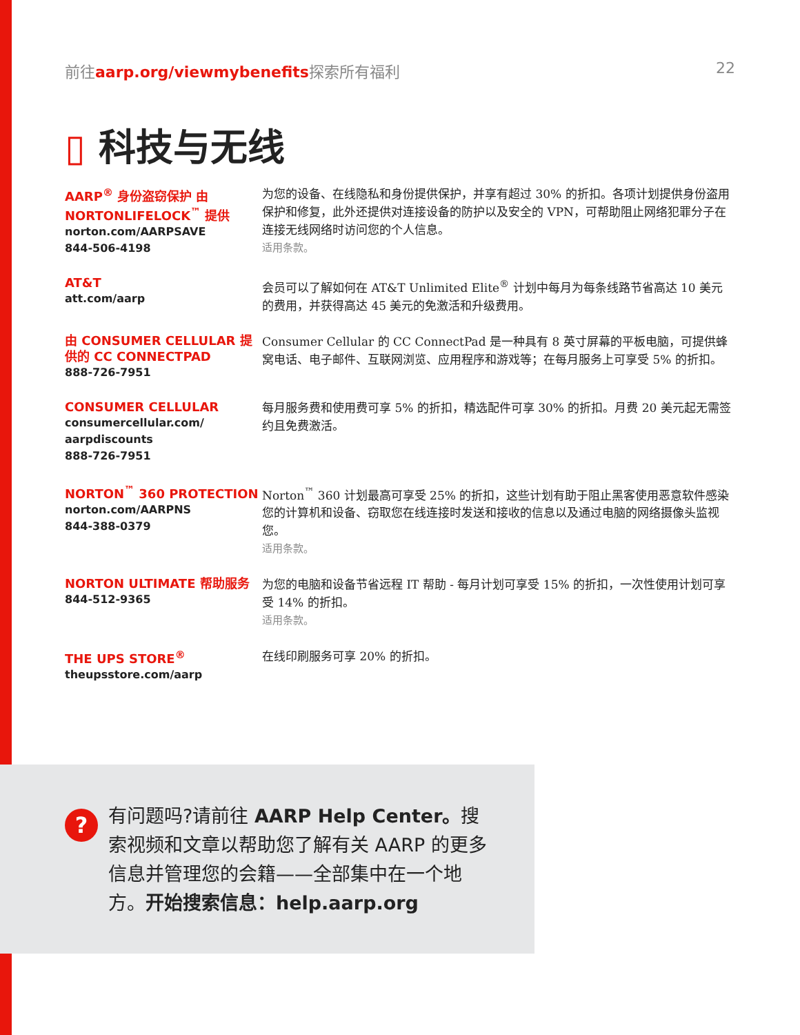前往aarp.org/viewmybenefits探索所有福利 22
▯ 科技与无线
AARP<sup>®</sup> 身份盗窃保护 由 NORTONLIFELOCK<sup>™</sup> 提供
norton.com/AARPSAVE
844-506-4198
为您的设备、在线隐私和身份提供保护，并享有超过 30% 的折扣。各项计划提供身份盗用保护和修复，此外还提供对连接设备的防护以及安全的 VPN，可帮助阻止网络犯罪分子在连接无线网络时访问您的个人信息。
适用条款。
AT&T
att.com/aarp
会员可以了解如何在 AT&T Unlimited Elite<sup>®</sup> 计划中每月为每条线路节省高达 10 美元的费用，并获得高达 45 美元的免激活和升级费用。
由 CONSUMER CELLULAR 提供的 CC CONNECTPAD
888-726-7951
Consumer Cellular 的 CC ConnectPad 是一种具有 8 英寸屏幕的平板电脑，可提供蜂窝电话、电子邮件、互联网浏览、应用程序和游戏等；在每月服务上可享受 5% 的折扣。
CONSUMER CELLULAR
consumercellular.com/
aarpdiscounts
888-726-7951
每月服务费和使用费可享 5% 的折扣，精选配件可享 30% 的折扣。月费 20 美元起无需签约且免费激活。
NORTON<sup>™</sup> 360 PROTECTION
norton.com/AARPNS
844-388-0379
Norton<sup>™</sup> 360 计划最高可享受 25% 的折扣，这些计划有助于阻止黑客使用恶意软件感染您的计算机和设备、窃取您在线连接时发送和接收的信息以及通过电脑的网络摄像头监视您。
适用条款。
NORTON ULTIMATE 帮助服务
844-512-9365
为您的电脑和设备节省远程 IT 帮助 - 每月计划可享受 15% 的折扣，一次性使用计划可享受 14% 的折扣。
适用条款。
THE UPS STORE<sup>®</sup>
theupsstore.com/aarp
在线印刷服务可享 20% 的折扣。
?
有问题吗?请前往 AARP Help Center。搜索视频和文章以帮助您了解有关 AARP 的更多信息并管理您的会籍——全部集中在一个地方。开始搜索信息：help.aarp.org